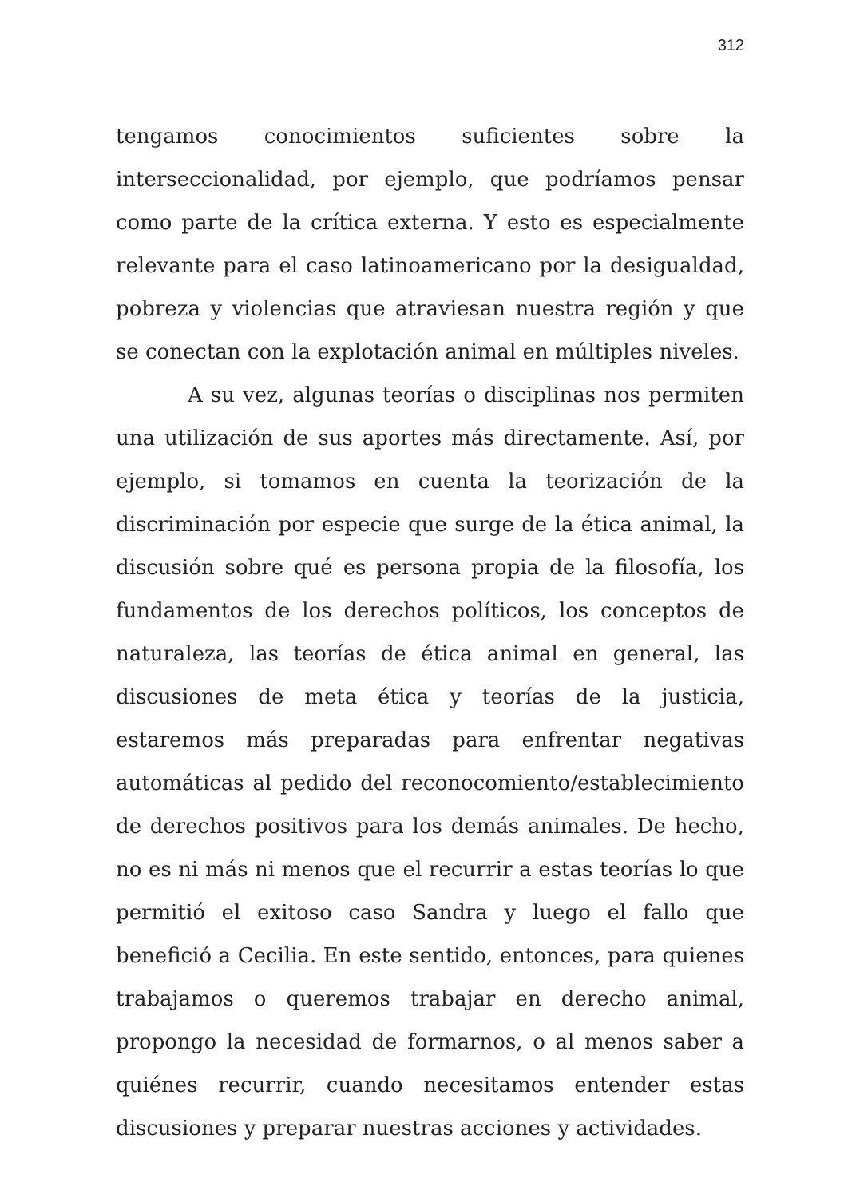312
tengamos conocimientos suficientes sobre la interseccionalidad, por ejemplo, que podríamos pensar como parte de la crítica externa. Y esto es especialmente relevante para el caso latinoamericano por la desigualdad, pobreza y violencias que atraviesan nuestra región y que se conectan con la explotación animal en múltiples niveles.
A su vez, algunas teorías o disciplinas nos permiten una utilización de sus aportes más directamente. Así, por ejemplo, si tomamos en cuenta la teorización de la discriminación por especie que surge de la ética animal, la discusión sobre qué es persona propia de la filosofía, los fundamentos de los derechos políticos, los conceptos de naturaleza, las teorías de ética animal en general, las discusiones de meta ética y teorías de la justicia, estaremos más preparadas para enfrentar negativas automáticas al pedido del reconocomiento/establecimiento de derechos positivos para los demás animales. De hecho, no es ni más ni menos que el recurrir a estas teorías lo que permitió el exitoso caso Sandra y luego el fallo que benefició a Cecilia. En este sentido, entonces, para quienes trabajamos o queremos trabajar en derecho animal, propongo la necesidad de formarnos, o al menos saber a quiénes recurrir, cuando necesitamos entender estas discusiones y preparar nuestras acciones y actividades.